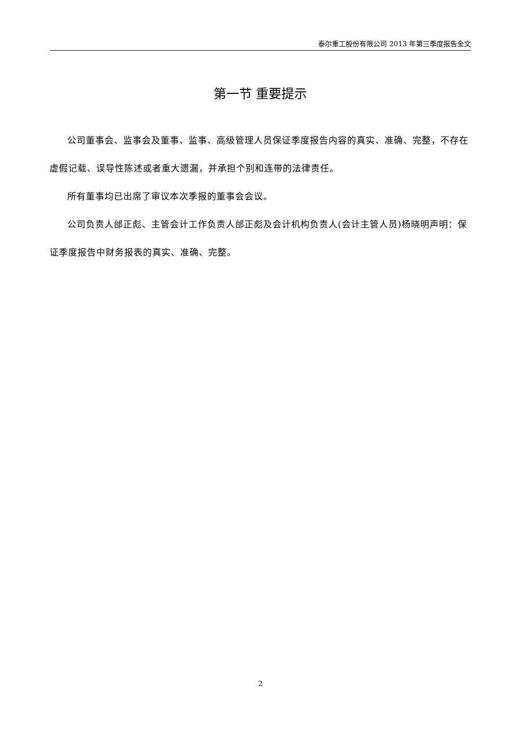泰尔重工股份有限公司 2013 年第三季度报告全文
第一节 重要提示
公司董事会、监事会及董事、监事、高级管理人员保证季度报告内容的真实、准确、完整，不存在虚假记载、误导性陈述或者重大遗漏，并承担个别和连带的法律责任。
所有董事均已出席了审议本次季报的董事会会议。
公司负责人邰正彪、主管会计工作负责人邰正彪及会计机构负责人(会计主管人员)杨晓明声明：保证季度报告中财务报表的真实、准确、完整。
2